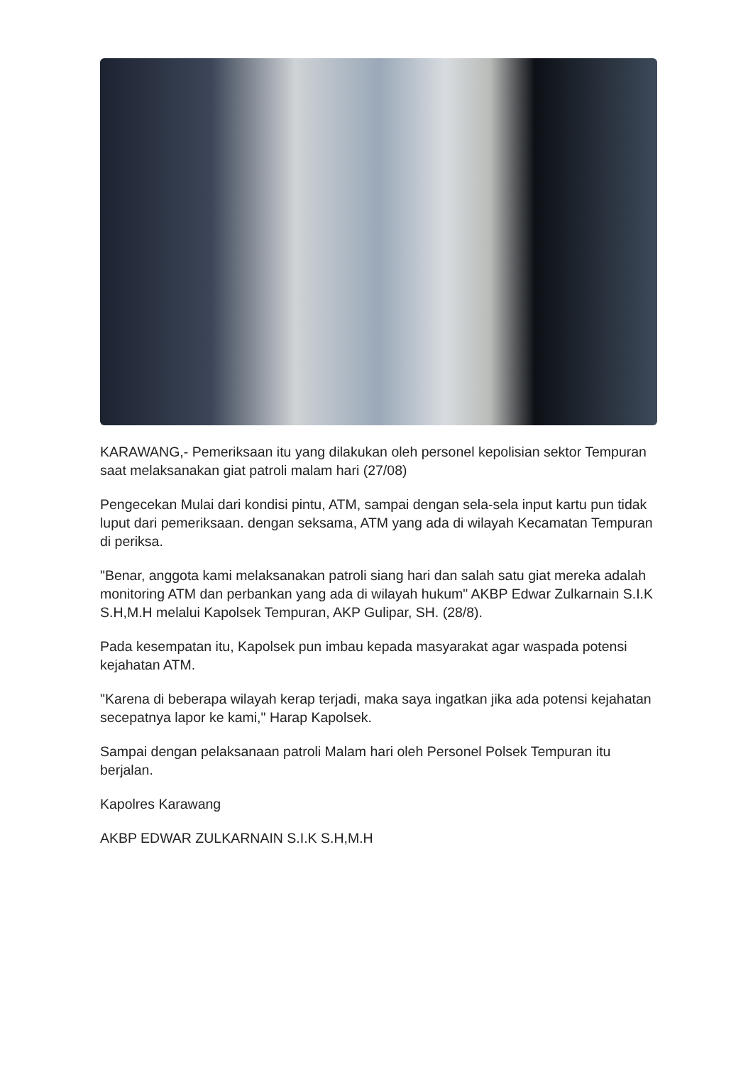KARAWANG,- Pemeriksaan itu yang dilakukan oleh personel kepolisian sektor Tempuran saat melaksanakan giat patroli malam hari (27/08)
Pengecekan Mulai dari kondisi pintu, ATM, sampai dengan sela-sela input kartu pun tidak luput dari pemeriksaan. dengan seksama, ATM yang ada di wilayah Kecamatan Tempuran di periksa.
"Benar, anggota kami melaksanakan patroli siang hari dan salah satu giat mereka adalah monitoring ATM dan perbankan yang ada di wilayah hukum" AKBP Edwar Zulkarnain S.I.K S.H,M.H melalui Kapolsek Tempuran, AKP Gulipar, SH. (28/8).
Pada kesempatan itu, Kapolsek pun imbau kepada masyarakat agar waspada potensi kejahatan ATM.
"Karena di beberapa wilayah kerap terjadi, maka saya ingatkan jika ada potensi kejahatan secepatnya lapor ke kami," Harap Kapolsek.
Sampai dengan pelaksanaan patroli Malam hari oleh Personel Polsek Tempuran itu berjalan.
Kapolres Karawang
AKBP EDWAR ZULKARNAIN S.I.K S.H,M.H